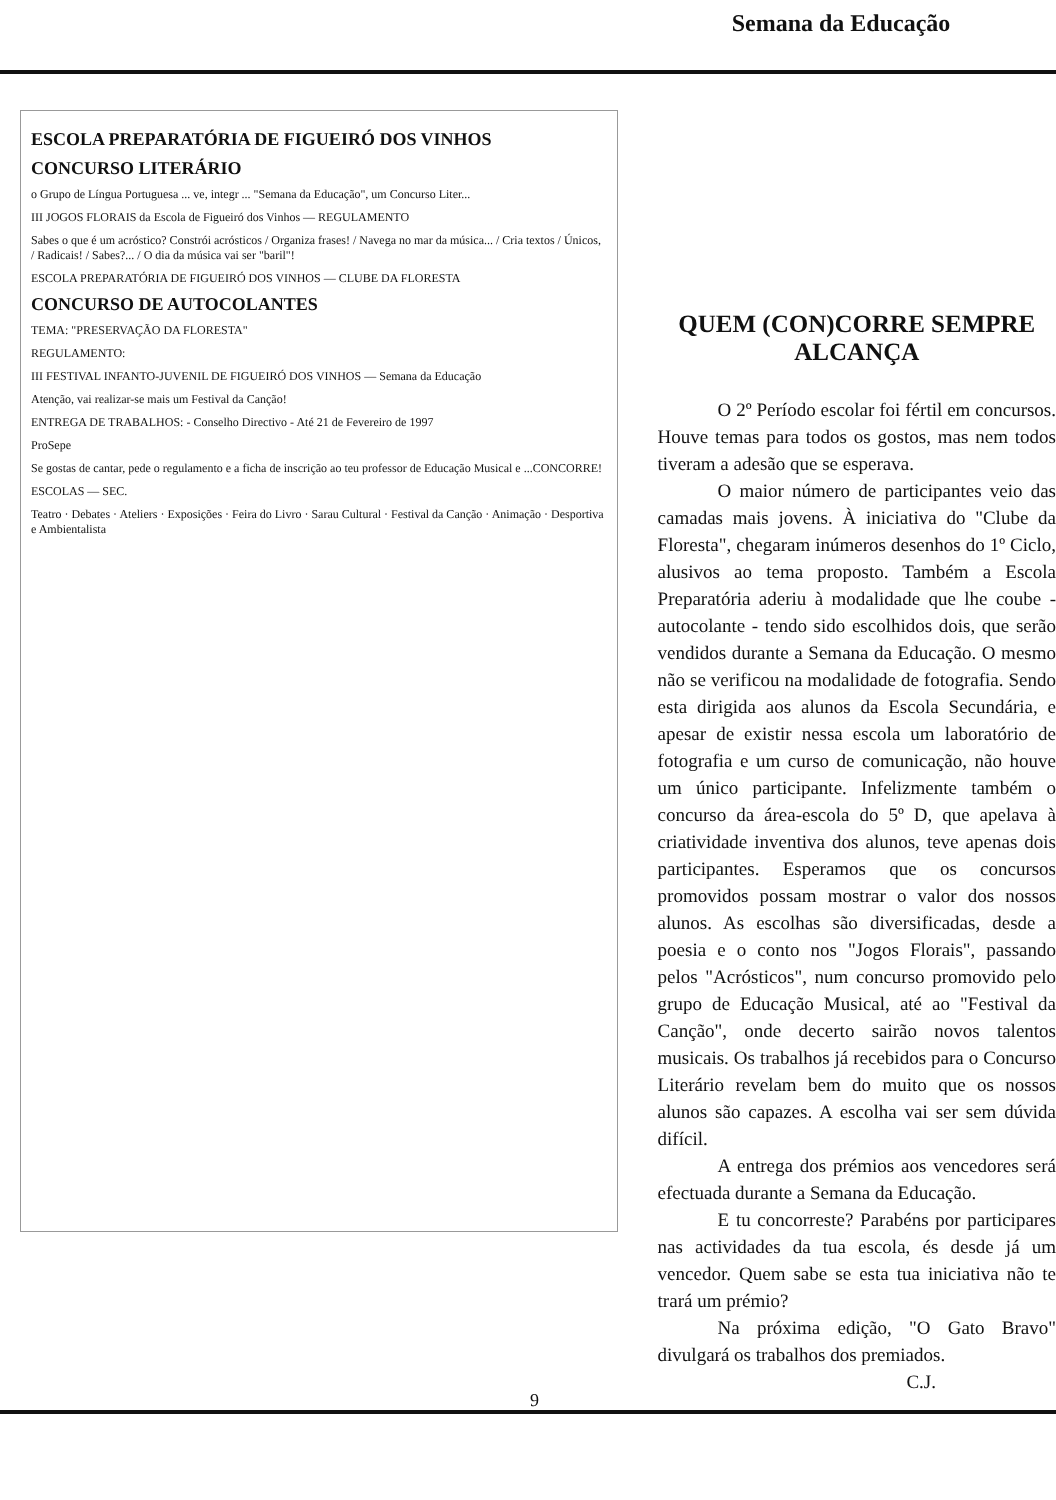Semana da Educação
ESCOLA PREPARATÓRIA DE FIGUEIRÓ DOS VINHOS
CONCURSO LITERÁRIO
o Grupo de Língua Portuguesa ... ve, integr ... "Semana da Educação", um Concurso Liter...
III JOGOS FLORAIS da Escola de Figueiró dos Vinhos — REGULAMENTO
Sabes o que é um acróstico? Constrói acrósticos / Organiza frases! / Navega no mar da música... / Cria textos / Únicos, / Radicais! / Sabes?... / O dia da música vai ser "baril"!
ESCOLA PREPARATÓRIA DE FIGUEIRÓ DOS VINHOS — CLUBE DA FLORESTA
CONCURSO DE AUTOCOLANTES
TEMA: "PRESERVAÇÃO DA FLORESTA"
REGULAMENTO:
III FESTIVAL INFANTO-JUVENIL DE FIGUEIRÓ DOS VINHOS — Semana da Educação
Atenção, vai realizar-se mais um Festival da Canção!
ENTREGA DE TRABALHOS: - Conselho Directivo - Até 21 de Fevereiro de 1997
ProSepe
Se gostas de cantar, pede o regulamento e a ficha de inscrição ao teu professor de Educação Musical e ...CONCORRE!
ESCOLAS — SEC.
Teatro · Debates · Ateliers · Exposições · Feira do Livro · Sarau Cultural · Festival da Canção · Animação · Desportiva e Ambientalista
QUEM (CON)CORRE SEMPRE ALCANÇA
O 2º Período escolar foi fértil em concursos. Houve temas para todos os gostos, mas nem todos tiveram a adesão que se esperava.
O maior número de participantes veio das camadas mais jovens. À iniciativa do "Clube da Floresta", chegaram inúmeros desenhos do 1º Ciclo, alusivos ao tema proposto. Também a Escola Preparatória aderiu à modalidade que lhe coube - autocolante - tendo sido escolhidos dois, que serão vendidos durante a Semana da Educação. O mesmo não se verificou na modalidade de fotografia. Sendo esta dirigida aos alunos da Escola Secundária, e apesar de existir nessa escola um laboratório de fotografia e um curso de comunicação, não houve um único participante. Infelizmente também o concurso da área-escola do 5º D, que apelava à criatividade inventiva dos alunos, teve apenas dois participantes. Esperamos que os concursos promovidos possam mostrar o valor dos nossos alunos. As escolhas são diversificadas, desde a poesia e o conto nos "Jogos Florais", passando pelos "Acrósticos", num concurso promovido pelo grupo de Educação Musical, até ao "Festival da Canção", onde decerto sairão novos talentos musicais. Os trabalhos já recebidos para o Concurso Literário revelam bem do muito que os nossos alunos são capazes. A escolha vai ser sem dúvida difícil.
A entrega dos prémios aos vencedores será efectuada durante a Semana da Educação.
E tu concorreste? Parabéns por participares nas actividades da tua escola, és desde já um vencedor. Quem sabe se esta tua iniciativa não te trará um prémio?
Na próxima edição, "O Gato Bravo" divulgará os trabalhos dos premiados.
C.J.
9